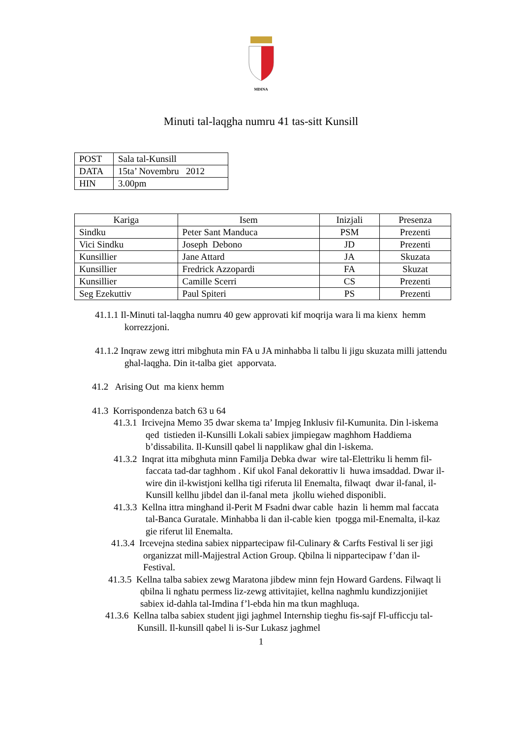MDINA
Minuti tal-laqgha numru 41 tas-sitt Kunsill
| POST | Sala tal-Kunsill |
| DATA | 15ta’ Novembru 2012 |
| HIN | 3.00pm |
| Kariga | Isem | Inizjali | Presenza |
| --- | --- | --- | --- |
| Sindku | Peter Sant Manduca | PSM | Prezenti |
| Vici Sindku | Joseph Debono | JD | Prezenti |
| Kunsillier | Jane Attard | JA | Skuzata |
| Kunsillier | Fredrick Azzopardi | FA | Skuzat |
| Kunsillier | Camille Scerri | CS | Prezenti |
| Seg Ezekuttiv | Paul Spiteri | PS | Prezenti |
41.1.1 Il-Minuti tal-laqgha numru 40 gew approvati kif moqrija wara li ma kienx hemm korrezzjoni.
41.1.2 Inqraw zewg ittri mibghuta min FA u JA minhabba li talbu li jigu skuzata milli jattendu ghal-laqgha. Din it-talba giet apporvata.
41.2 Arising Out ma kienx hemm
41.3 Korrispondenza batch 63 u 64
41.3.1 Ircivejna Memo 35 dwar skema ta’ Impjeg Inklusiv fil-Kumunita. Din l-iskema qed tistieden il-Kunsilli Lokali sabiex jimpiegaw maghhom Haddiema b’dissabilita. Il-Kunsill qabel li napplikaw ghal din l-iskema.
41.3.2 Inqrat itta mibghuta minn Familja Debka dwar wire tal-Elettriku li hemm fil-faccata tad-dar taghhom . Kif ukol Fanal dekorattiv li huwa imsaddad. Dwar il-wire din il-kwistjoni kellha tigi riferuta lil Enemalta, filwaqt dwar il-fanal, il-Kunsill kellhu jibdel dan il-fanal meta jkollu wiehed disponibli.
41.3.3 Kellna ittra minghand il-Perit M Fsadni dwar cable hazin li hemm mal faccata tal-Banca Guratale. Minhabba li dan il-cable kien tpogga mil-Enemalta, il-kaz gie riferut lil Enemalta.
41.3.4 Ircevejna stedina sabiex nippartecipaw fil-Culinary & Carfts Festival li ser jigi organizzat mill-Majjestral Action Group. Qbilna li nippartecipaw f’dan il-Festival.
41.3.5 Kellna talba sabiex zewg Maratona jibdew minn fejn Howard Gardens. Filwaqt li qbilna li nghatu permess liz-zewg attivitajiet, kellna naghmlu kundizzjonijiet sabiex id-dahla tal-Imdina f’l-ebda hin ma tkun maghluqa.
41.3.6 Kellna talba sabiex student jigi jaghmel Internship tieghu fis-sajf Fl-ufficcju tal-Kunsill. Il-kunsill qabel li is-Sur Lukasz jaghmel
1